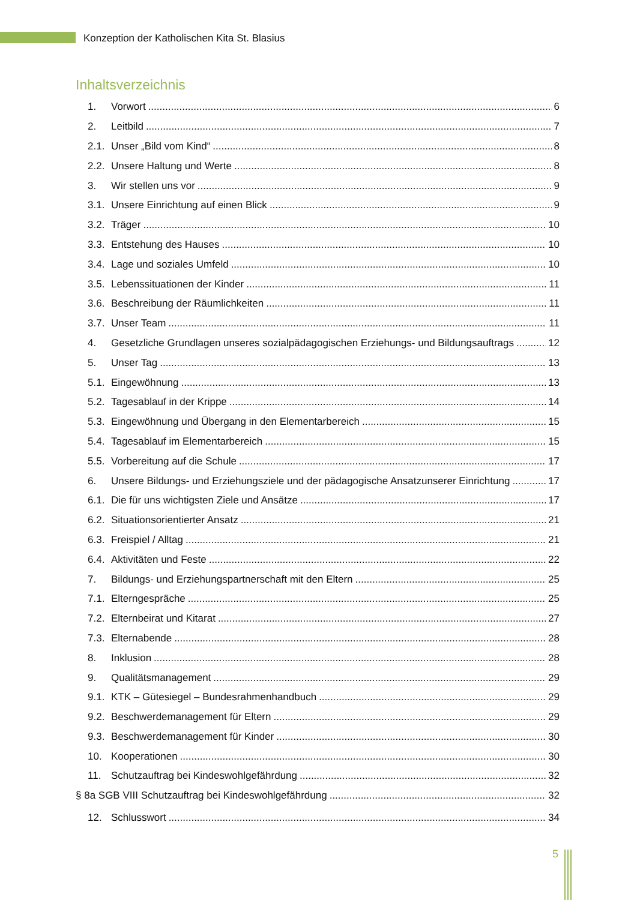Konzeption der Katholischen Kita St. Blasius
Inhaltsverzeichnis
1. Vorwort 6
2. Leitbild 7
2.1. Unser „Bild vom Kind“ 8
2.2. Unsere Haltung und Werte 8
3. Wir stellen uns vor 9
3.1. Unsere Einrichtung auf einen Blick 9
3.2. Träger 10
3.3. Entstehung des Hauses 10
3.4. Lage und soziales Umfeld 10
3.5. Lebenssituationen der Kinder 11
3.6. Beschreibung der Räumlichkeiten 11
3.7. Unser Team 11
4. Gesetzliche Grundlagen unseres sozialpädagogischen Erziehungs- und Bildungsauftrags 12
5. Unser Tag 13
5.1. Eingewöhnung 13
5.2. Tagesablauf in der Krippe 14
5.3. Eingewöhnung und Übergang in den Elementarbereich 15
5.4. Tagesablauf im Elementarbereich 15
5.5. Vorbereitung auf die Schule 17
6. Unsere Bildungs- und Erziehungsziele und der pädagogische Ansatzunserer Einrichtung 17
6.1. Die für uns wichtigsten Ziele und Ansätze 17
6.2. Situationsorientierter Ansatz 21
6.3. Freispiel / Alltag 21
6.4. Aktivitäten und Feste 22
7. Bildungs- und Erziehungspartnerschaft mit den Eltern 25
7.1. Elterngespräche 25
7.2. Elternbeirat und Kitarat 27
7.3. Elternabende 28
8. Inklusion 28
9. Qualitätsmanagement 29
9.1. KTK – Gütesiegel – Bundesrahmenhandbuch 29
9.2. Beschwerdemanagement für Eltern 29
9.3. Beschwerdemanagement für Kinder 30
10. Kooperationen 30
11. Schutzauftrag bei Kindeswohlgefährdung 32
§ 8a SGB VIII Schutzauftrag bei Kindeswohlgefährdung 32
12. Schlusswort 34
5